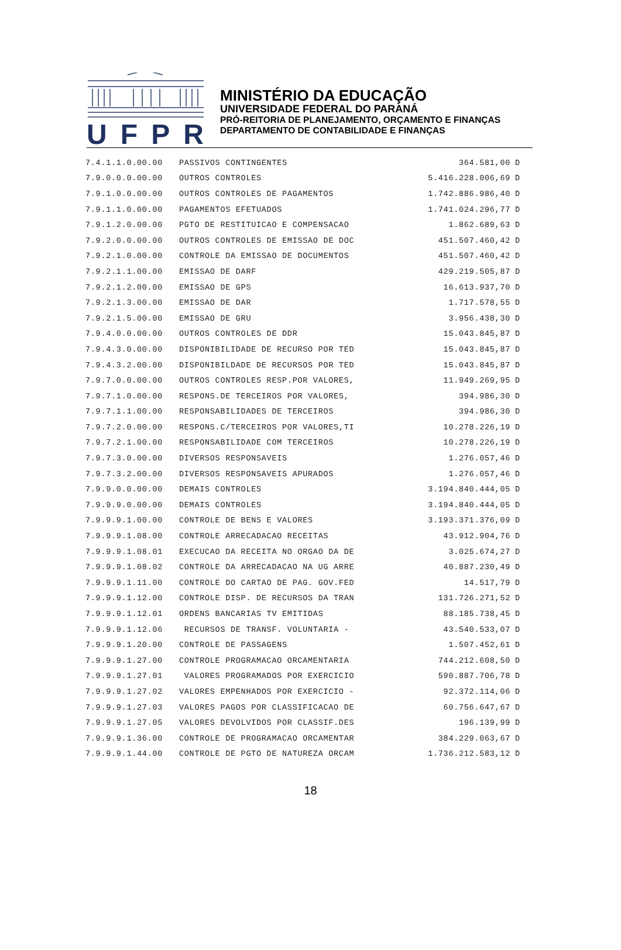UFPR
MINISTÉRIO DA EDUCAÇÃO
UNIVERSIDADE FEDERAL DO PARANÁ
PRÓ-REITORIA DE PLANEJAMENTO, ORÇAMENTO E FINANÇAS
DEPARTAMENTO DE CONTABILIDADE E FINANÇAS
| 7.4.1.1.0.00.00 | PASSIVOS CONTINGENTES | 364.581,00 | D |
| 7.9.0.0.0.00.00 | OUTROS CONTROLES | 5.416.228.006,69 | D |
| 7.9.1.0.0.00.00 | OUTROS CONTROLES DE PAGAMENTOS | 1.742.886.986,40 | D |
| 7.9.1.1.0.00.00 | PAGAMENTOS EFETUADOS | 1.741.024.296,77 | D |
| 7.9.1.2.0.00.00 | PGTO DE RESTITUICAO E COMPENSACAO | 1.862.689,63 | D |
| 7.9.2.0.0.00.00 | OUTROS CONTROLES DE EMISSAO DE DOC | 451.507.460,42 | D |
| 7.9.2.1.0.00.00 | CONTROLE DA EMISSAO DE DOCUMENTOS | 451.507.460,42 | D |
| 7.9.2.1.1.00.00 | EMISSAO DE DARF | 429.219.505,87 | D |
| 7.9.2.1.2.00.00 | EMISSAO DE GPS | 16.613.937,70 | D |
| 7.9.2.1.3.00.00 | EMISSAO DE DAR | 1.717.578,55 | D |
| 7.9.2.1.5.00.00 | EMISSAO DE GRU | 3.956.438,30 | D |
| 7.9.4.0.0.00.00 | OUTROS CONTROLES DE DDR | 15.043.845,87 | D |
| 7.9.4.3.0.00.00 | DISPONIBILIDADE DE RECURSO POR TED | 15.043.845,87 | D |
| 7.9.4.3.2.00.00 | DISPONIBILDADE DE RECURSOS POR TED | 15.043.845,87 | D |
| 7.9.7.0.0.00.00 | OUTROS CONTROLES RESP.POR VALORES, | 11.949.269,95 | D |
| 7.9.7.1.0.00.00 | RESPONS.DE TERCEIROS POR VALORES, | 394.986,30 | D |
| 7.9.7.1.1.00.00 | RESPONSABILIDADES DE TERCEIROS | 394.986,30 | D |
| 7.9.7.2.0.00.00 | RESPONS.C/TERCEIROS POR VALORES,TI | 10.278.226,19 | D |
| 7.9.7.2.1.00.00 | RESPONSABILIDADE COM TERCEIROS | 10.278.226,19 | D |
| 7.9.7.3.0.00.00 | DIVERSOS RESPONSAVEIS | 1.276.057,46 | D |
| 7.9.7.3.2.00.00 | DIVERSOS RESPONSAVEIS APURADOS | 1.276.057,46 | D |
| 7.9.9.0.0.00.00 | DEMAIS CONTROLES | 3.194.840.444,05 | D |
| 7.9.9.9.0.00.00 | DEMAIS CONTROLES | 3.194.840.444,05 | D |
| 7.9.9.9.1.00.00 | CONTROLE DE BENS E VALORES | 3.193.371.376,09 | D |
| 7.9.9.9.1.08.00 | CONTROLE ARRECADACAO RECEITAS | 43.912.904,76 | D |
| 7.9.9.9.1.08.01 | EXECUCAO DA RECEITA NO ORGAO DA DE | 3.025.674,27 | D |
| 7.9.9.9.1.08.02 | CONTROLE DA ARRECADACAO NA UG ARRE | 40.887.230,49 | D |
| 7.9.9.9.1.11.00 | CONTROLE DO CARTAO DE PAG. GOV.FED | 14.517,79 | D |
| 7.9.9.9.1.12.00 | CONTROLE DISP. DE RECURSOS DA TRAN | 131.726.271,52 | D |
| 7.9.9.9.1.12.01 | ORDENS BANCARIAS TV EMITIDAS | 88.185.738,45 | D |
| 7.9.9.9.1.12.06 | RECURSOS DE TRANSF. VOLUNTARIA - | 43.540.533,07 | D |
| 7.9.9.9.1.20.00 | CONTROLE DE PASSAGENS | 1.507.452,61 | D |
| 7.9.9.9.1.27.00 | CONTROLE PROGRAMACAO ORCAMENTARIA | 744.212.608,50 | D |
| 7.9.9.9.1.27.01 | VALORES PROGRAMADOS POR EXERCICIO | 590.887.706,78 | D |
| 7.9.9.9.1.27.02 | VALORES EMPENHADOS POR EXERCICIO - | 92.372.114,06 | D |
| 7.9.9.9.1.27.03 | VALORES PAGOS POR CLASSIFICACAO DE | 60.756.647,67 | D |
| 7.9.9.9.1.27.05 | VALORES DEVOLVIDOS POR CLASSIF.DES | 196.139,99 | D |
| 7.9.9.9.1.36.00 | CONTROLE DE PROGRAMACAO ORCAMENTAR | 384.229.063,67 | D |
| 7.9.9.9.1.44.00 | CONTROLE DE PGTO DE NATUREZA ORCAM | 1.736.212.583,12 | D |
18